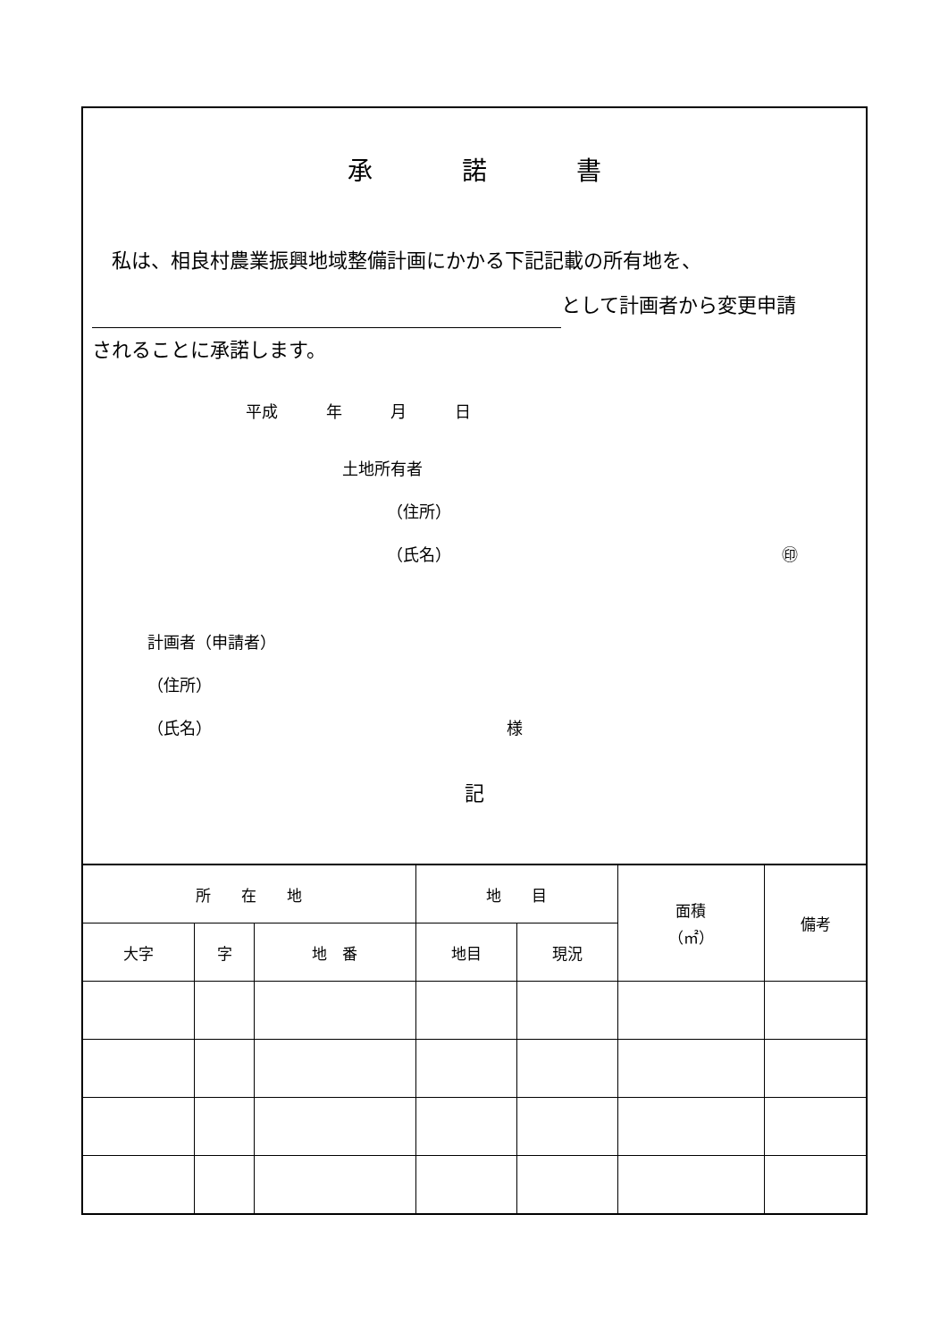承 諾 書
　私は、相良村農業振興地域整備計画にかかる下記記載の所有地を、
として計画者から変更申請
されることに承諾します。
平成　　　年　　　月　　　日
土地所有者
（住所）
（氏名） ㊞
計画者（申請者）
（住所）
（氏名） 様
記
| 所 在 地 | | | 地 目 | | 面積 （㎡） | 備考 |
| --- | --- | --- | --- | --- | --- | --- |
| 大字 | 字 | 地 番 | 地目 | 現況 | | |